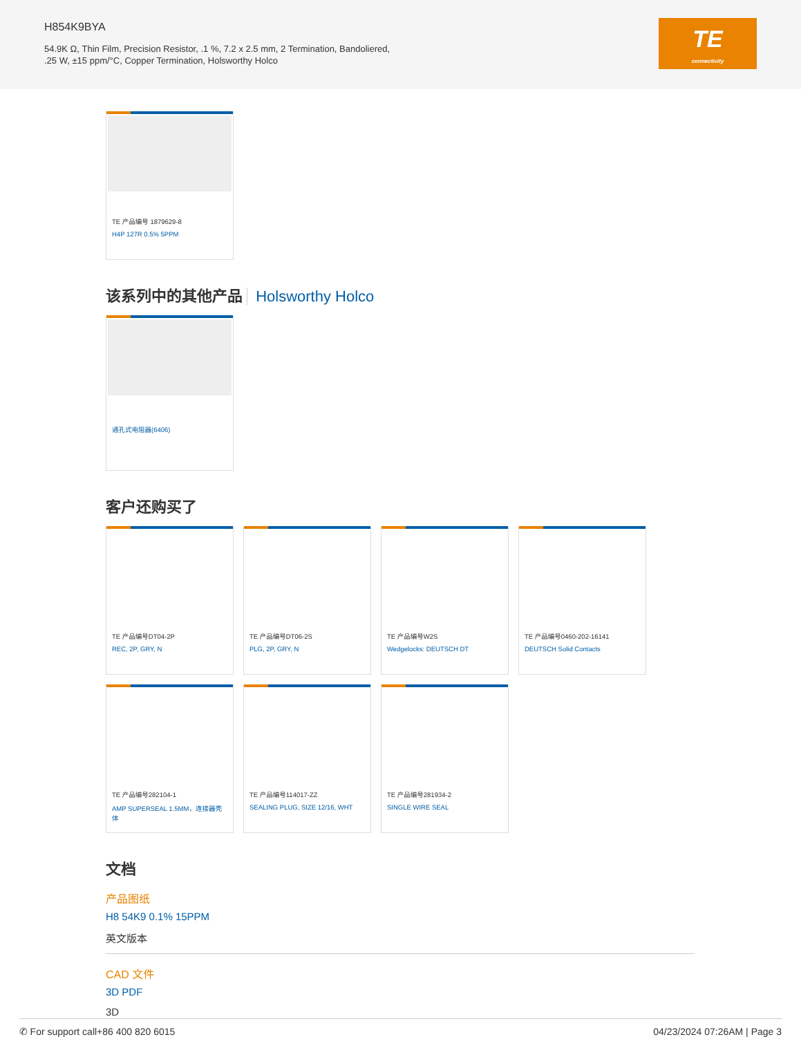H854K9BYA
54.9K Ω, Thin Film, Precision Resistor, .1 %, 7.2 x 2.5 mm, 2 Termination, Bandoliered, .25 W, ±15 ppm/°C, Copper Termination, Holsworthy Holco
TE
connectivity
TE 产品编号 1879629-8
H4P 127R 0.5% 5PPM
该系列中的其他产品 Holsworthy Holco
通孔式电阻器(6406)
客户还购买了
TE 产品编号DT04-2P
REC, 2P, GRY, N
TE 产品编号DT06-2S
PLG, 2P, GRY, N
TE 产品编号W2S
Wedgelocks: DEUTSCH DT
TE 产品编号0460-202-16141
DEUTSCH Solid Contacts
TE 产品编号282104-1
AMP SUPERSEAL 1.5MM，连接器壳体
TE 产品编号114017-ZZ
SEALING PLUG, SIZE 12/16, WHT
TE 产品编号281934-2
SINGLE WIRE SEAL
文档
产品图纸
H8 54K9 0.1% 15PPM
英文版本
CAD 文件
3D PDF
3D
✆ For support call+86 400 820 6015 04/23/2024 07:26AM | Page 3